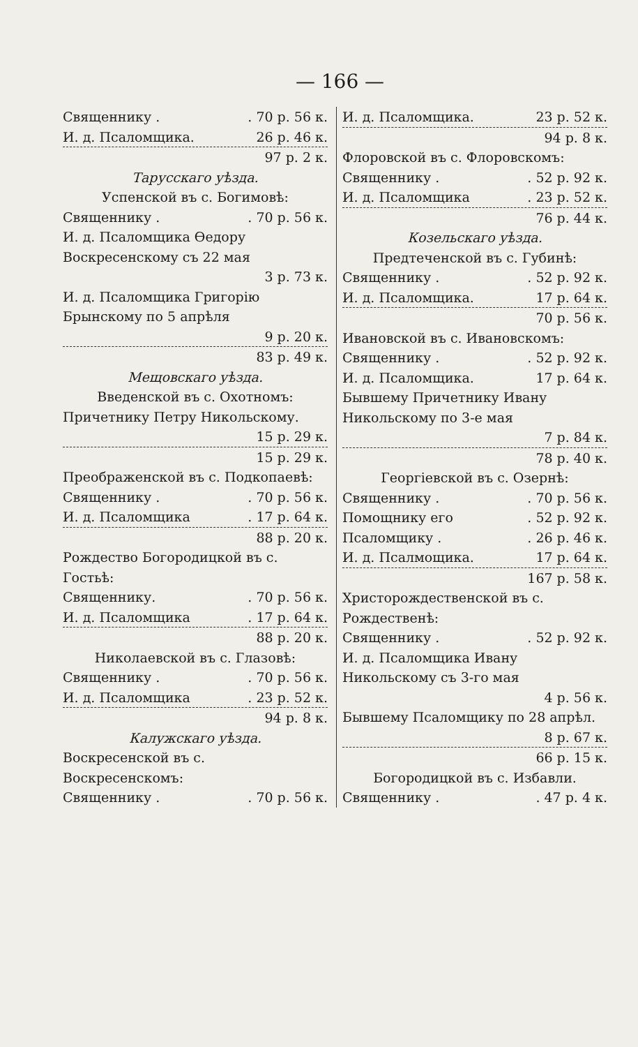— 166 —
Священнику .. 70 р. 56 к.
И. д. Псаломщика. 26 р. 46 к.
97 р. 2 к.
Тарусскаго уѣзда.
Успенской въ с. Богимовѣ:
Священнику .. 70 р. 56 к.
И. д. Псаломщика Ѳедору Воскресенскому съ 22 мая
3 р. 73 к.
И. д. Псаломщика Григорію Брынскому по 5 апрѣля
9 р. 20 к.
83 р. 49 к.
Мещовскаго уѣзда.
Введенской въ с. Охотномъ:
Причетнику Петру Никольскому.
15 р. 29 к.
15 р. 29 к.
Преображенской въ с. Подкопаевѣ:
Священнику .. 70 р. 56 к.
И. д. Псаломщика. 17 р. 64 к.
88 р. 20 к.
Рождество Богородицкой въ с. Гостьѣ:
Священнику.. 70 р. 56 к.
И. д. Псаломщика. 17 р. 64 к.
88 р. 20 к.
Николаевской въ с. Глазовѣ:
Священнику .. 70 р. 56 к.
И. д. Псаломщика. 23 р. 52 к.
94 р. 8 к.
Калужскаго уѣзда.
Воскресенской въ с. Воскресенскомъ:
Священнику .. 70 р. 56 к.
И. д. Псаломщика. 23 р. 52 к.
94 р. 8 к.
Флоровской въ с. Флоровскомъ:
Священнику .. 52 р. 92 к.
И. д. Псаломщика. 23 р. 52 к.
76 р. 44 к.
Козельскаго уѣзда.
Предтеченской въ с. Губинѣ:
Священнику .. 52 р. 92 к.
И. д. Псаломщика. 17 р. 64 к.
70 р. 56 к.
Ивановской въ с. Ивановскомъ:
Священнику .. 52 р. 92 к.
И. д. Псаломщика. 17 р. 64 к.
Бывшему Причетнику Ивану Никольскому по 3-е мая
7 р. 84 к.
78 р. 40 к.
Георгіевской въ с. Озернѣ:
Священнику .. 70 р. 56 к.
Помощнику его. 52 р. 92 к.
Псаломщику .. 26 р. 46 к.
И. д. Псалмощика. 17 р. 64 к.
167 р. 58 к.
Христорождественской въ с. Рождественѣ:
Священнику .. 52 р. 92 к.
И. д. Псаломщика Ивану Никольскому съ 3-го мая
4 р. 56 к.
Бывшему Псаломщику по 28 апрѣл.
8 р. 67 к.
66 р. 15 к.
Богородицкой въ с. Избавли.
Священнику .. 47 р. 4 к.